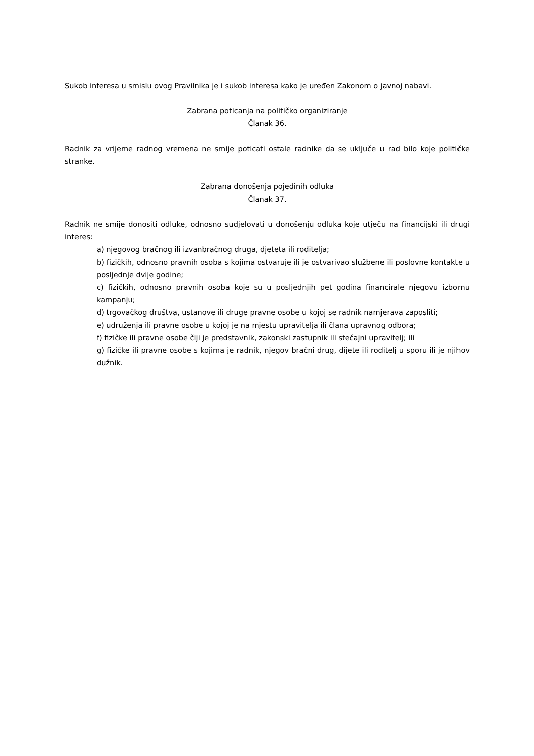Sukob interesa u smislu ovog Pravilnika je i sukob interesa kako je uređen Zakonom o javnoj nabavi.
Zabrana poticanja na političko organiziranje
Članak 36.
Radnik za vrijeme radnog vremena ne smije poticati ostale radnike da se uključe u rad bilo koje političke stranke.
Zabrana donošenja pojedinih odluka
Članak 37.
Radnik ne smije donositi odluke, odnosno sudjelovati u donošenju odluka koje utječu na financijski ili drugi interes:
a) njegovog bračnog ili izvanbračnog druga, djeteta ili roditelja;
b) fizičkih, odnosno pravnih osoba s kojima ostvaruje ili je ostvarivao službene ili poslovne kontakte u posljednje dvije godine;
c) fizičkih, odnosno pravnih osoba koje su u posljednjih pet godina financirale njegovu izbornu kampanju;
d) trgovačkog društva, ustanove ili druge pravne osobe u kojoj se radnik namjerava zaposliti;
e) udruženja ili pravne osobe u kojoj je na mjestu upravitelja ili člana upravnog odbora;
f) fizičke ili pravne osobe čiji je predstavnik, zakonski zastupnik ili stečajni upravitelj; ili
g) fizičke ili pravne osobe s kojima je radnik, njegov bračni drug, dijete ili roditelj u sporu ili je njihov dužnik.